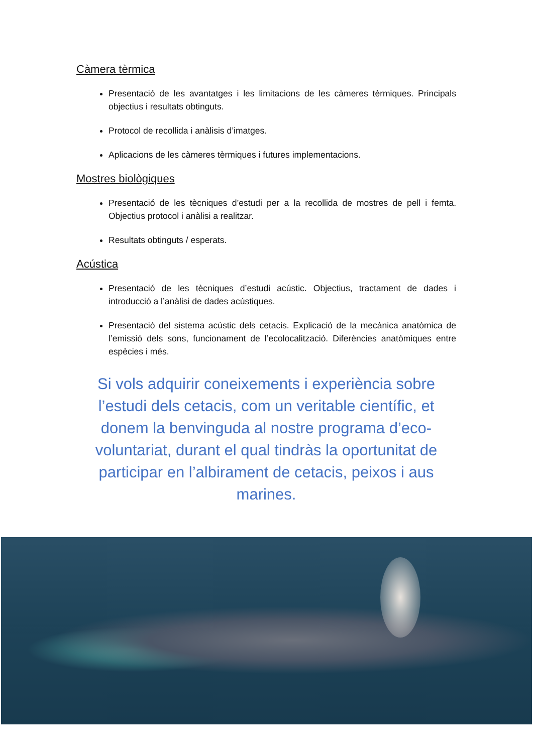Càmera tèrmica
Presentació de les avantatges i les limitacions de les càmeres tèrmiques. Principals objectius i resultats obtinguts.
Protocol de recollida i anàlisis d’imatges.
Aplicacions de les càmeres tèrmiques i futures implementacions.
Mostres biològiques
Presentació de les tècniques d’estudi per a la recollida de mostres de pell i femta. Objectius protocol i anàlisi a realitzar.
Resultats obtinguts / esperats.
Acústica
Presentació de les tècniques d’estudi acústic. Objectius, tractament de dades i introducció a l’anàlisi de dades acústiques.
Presentació del sistema acústic dels cetacis. Explicació de la mecànica anatòmica de l’emissió dels sons, funcionament de l’ecolocalització. Diferències anatòmiques entre espècies i més.
Si vols adquirir coneixements i experiència sobre l’estudi dels cetacis, com un veritable científic, et donem la benvinguda al nostre programa d’eco-voluntariat, durant el qual tindràs la oportunitat de participar en l’albirament de cetacis, peixos i aus marines.